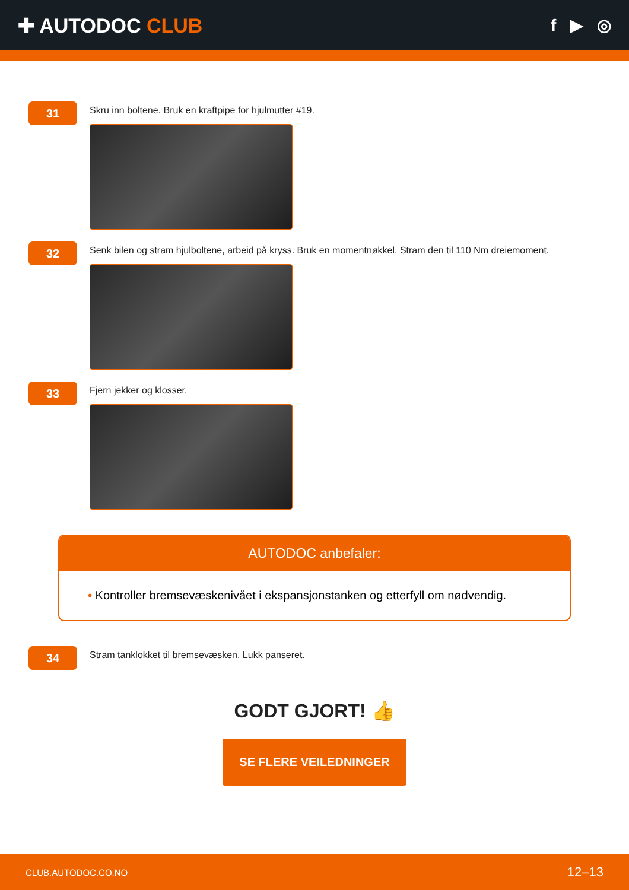✚ AUTODOC CLUB
f ▶ ◎
31
Skru inn boltene. Bruk en kraftpipe for hjulmutter #19.
32
Senk bilen og stram hjulboltene, arbeid på kryss. Bruk en momentnøkkel. Stram den til 110 Nm dreiemoment.
33
Fjern jekker og klosser.
AUTODOC anbefaler:
• Kontroller bremsevæskenivået i ekspansjonstanken og etterfyll om nødvendig.
34
Stram tanklokket til bremsevæsken. Lukk panseret.
GODT GJORT! 👍
SE FLERE VEILEDNINGER
CLUB.AUTODOC.CO.NO 12–13